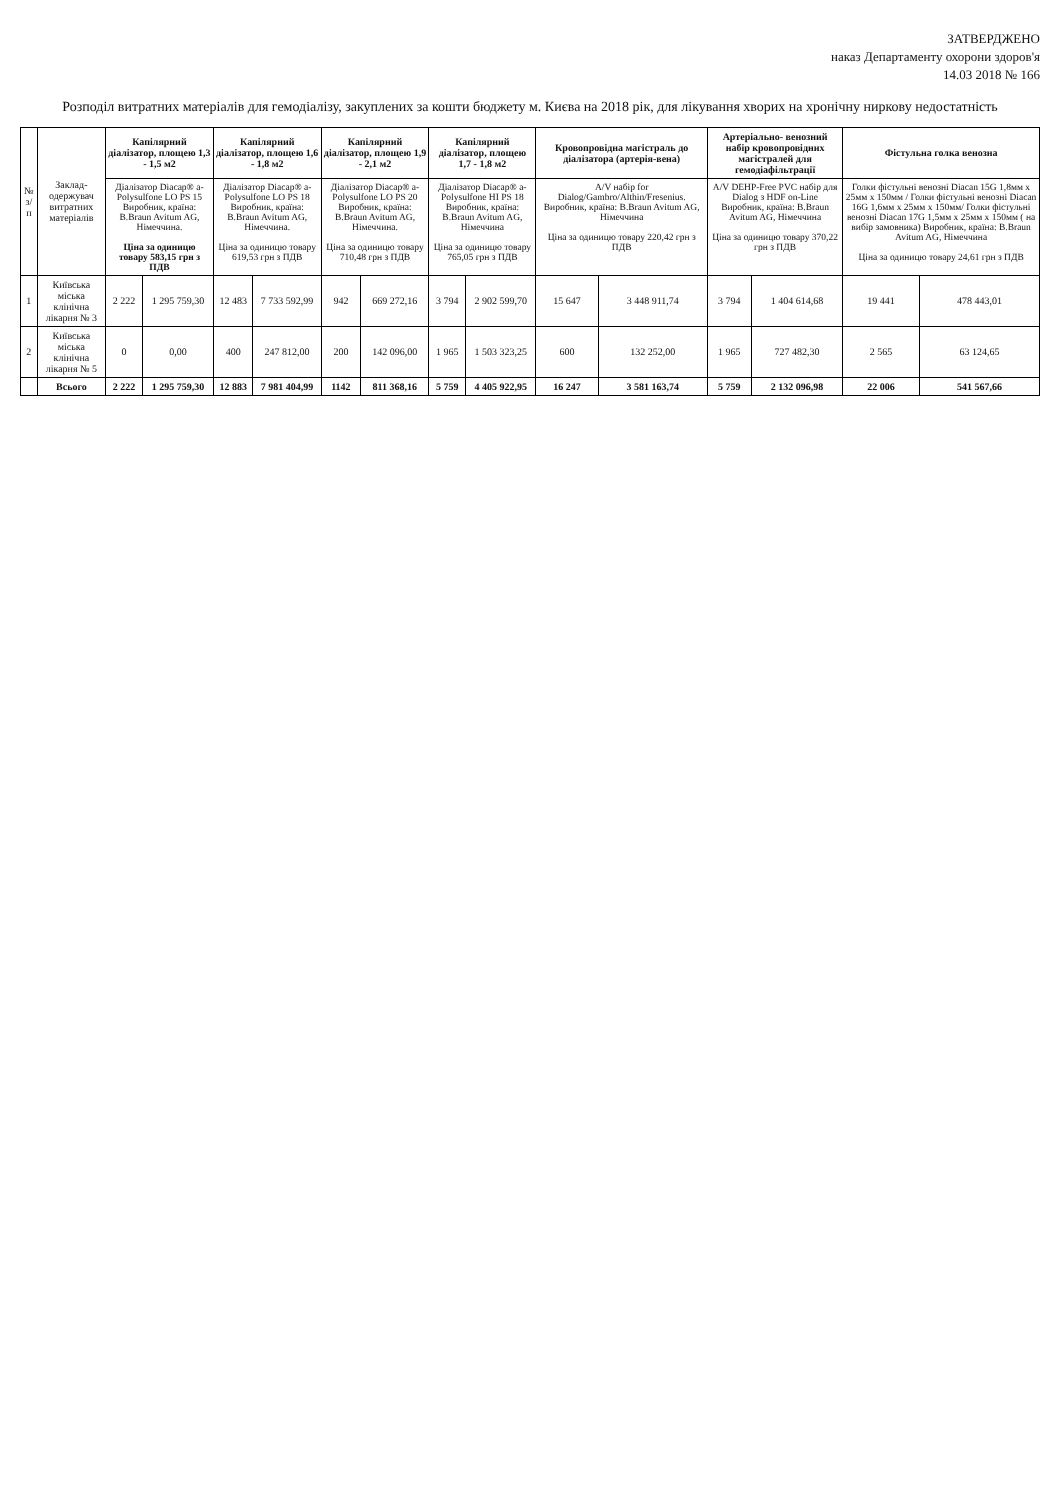ЗАТВЕРДЖЕНО
наказ Департаменту охорони здоров'я
14.03 2018 № 166
Розподіл витратних матеріалів для гемодіалізу, закуплених за кошти бюджету м. Києва на 2018 рік, для лікування хворих на хронічну ниркову недостатність
| № з/п | Заклад-одержувач витратних матеріалів | Капілярний діалізатор, площею 1,3 - 1,5 м2 | | Капілярний діалізатор, площею 1,6 - 1,8 м2 | | Капілярний діалізатор, площею 1,9 - 2,1 м2 | | Капілярний діалізатор, площею 1,7 - 1,8 м2 | | Кровопровідна магістраль до діалізатора (артерія-вена) | | Артеріально- венозний набір кровопровідних магістралей для гемодіафільтрації | | Фістульна голка венозна | |
| --- | --- | --- | --- | --- | --- | --- | --- | --- | --- | --- | --- | --- | --- | --- | --- |
| | | Діалізатор Diacap® a-Polysulfone LO PS 15 Виробник, країна: B.Braun Avitum AG, Німеччина. Ціна за одиницю товару 583,15 грн з ПДВ | | Діалізатор Diacap® a-Polysulfone LO PS 18 Виробник, країна: B.Braun Avitum AG, Німеччина. Ціна за одиницю товару 619,53 грн з ПДВ | | Діалізатор Diacap® a-Polysulfone LO PS 20 Виробник, країна: B.Braun Avitum AG, Німеччина. Ціна за одиницю товару 710,48 грн з ПДВ | | Діалізатор Diacap® a-Polysulfone HI PS 18 Виробник, країна: B.Braun Avitum AG, Німеччина Ціна за одиницю товару 765,05 грн з ПДВ | | A/V набір for Dialog/Gambro/Althin/Fresenius. Виробник, країна: B.Braun Avitum AG, Німеччина Ціна за одиницю товару 220,42 грн з ПДВ | | A/V DEHP-Free PVC набір для Dialog з HDF on-Line Виробник, країна: B.Braun Avitum AG, Німеччина Ціна за одиницю товару 370,22 грн з ПДВ | | Голки фістульні венозні Diacan 15G 1,8мм x 25мм x 150мм / Голки фістульні венозні Diacan 16G 1,6мм x 25мм x 150мм/ Голки фістульні венозні Diacan 17G 1,5мм x 25мм x 150мм ( на вибір замовника) Виробник, країна: B.Braun Avitum AG, Німеччина Ціна за одиницю товару 24,61 грн з ПДВ | |
| 1 | Київська міська клінічна лікарня № 3 | 2 222 | 1 295 759,30 | 12 483 | 7 733 592,99 | 942 | 669 272,16 | 3 794 | 2 902 599,70 | 15 647 | 3 448 911,74 | 3 794 | 1 404 614,68 | 19 441 | 478 443,01 |
| 2 | Київська міська клінічна лікарня № 5 | 0 | 0,00 | 400 | 247 812,00 | 200 | 142 096,00 | 1 965 | 1 503 323,25 | 600 | 132 252,00 | 1 965 | 727 482,30 | 2 565 | 63 124,65 |
| | Всього | 2 222 | 1 295 759,30 | 12 883 | 7 981 404,99 | 1142 | 811 368,16 | 5 759 | 4 405 922,95 | 16 247 | 3 581 163,74 | 5 759 | 2 132 096,98 | 22 006 | 541 567,66 |